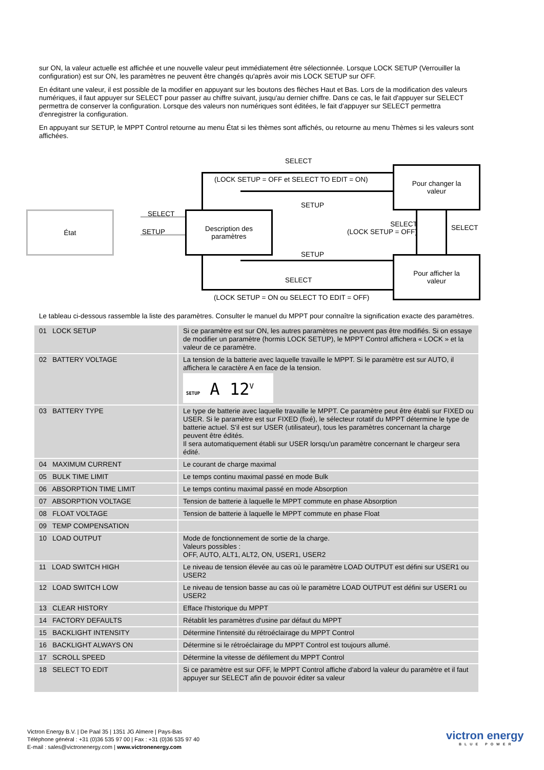sur ON, la valeur actuelle est affichée et une nouvelle valeur peut immédiatement être sélectionnée. Lorsque LOCK SETUP (Verrouiller la configuration) est sur ON, les paramètres ne peuvent être changés qu'après avoir mis LOCK SETUP sur OFF.
En éditant une valeur, il est possible de la modifier en appuyant sur les boutons des flèches Haut et Bas. Lors de la modification des valeurs numériques, il faut appuyer sur SELECT pour passer au chiffre suivant, jusqu'au dernier chiffre. Dans ce cas, le fait d'appuyer sur SELECT permettra de conserver la configuration. Lorsque des valeurs non numériques sont éditées, le fait d'appuyer sur SELECT permettra d'enregistrer la configuration.
En appuyant sur SETUP, le MPPT Control retourne au menu État si les thèmes sont affichés, ou retourne au menu Thèmes si les valeurs sont affichées.
État
Description des
paramètres
Pour changer la
valeur
Pour afficher la
valeur
SELECT
(LOCK SETUP = OFF et SELECT TO EDIT = ON)
SETUP
SELECT
SETUP
SELECT
(LOCK SETUP = OFF)
SELECT
SETUP
SELECT
(LOCK SETUP = ON ou SELECT TO EDIT = OFF)
Le tableau ci-dessous rassemble la liste des paramètres. Consulter le manuel du MPPT pour connaître la signification exacte des paramètres.
| 01 LOCK SETUP | Si ce paramètre est sur ON, les autres paramètres ne peuvent pas être modifiés. Si on essaye de modifier un paramètre (hormis LOCK SETUP), le MPPT Control affichera « LOCK » et la valeur de ce paramètre. |
| 02 BATTERY VOLTAGE | La tension de la batterie avec laquelle travaille le MPPT. Si le paramètre est sur AUTO, il affichera le caractère A en face de la tension. SETUP A 12<sup>V</sup> |
| 03 BATTERY TYPE | Le type de batterie avec laquelle travaille le MPPT. Ce paramètre peut être établi sur FIXED ou USER. Si le paramètre est sur FIXED (fixé), le sélecteur rotatif du MPPT détermine le type de batterie actuel. S'il est sur USER (utilisateur), tous les paramètres concernant la charge peuvent être édités. Il sera automatiquement établi sur USER lorsqu'un paramètre concernant le chargeur sera édité. |
| 04 MAXIMUM CURRENT | Le courant de charge maximal |
| 05 BULK TIME LIMIT | Le temps continu maximal passé en mode Bulk |
| 06 ABSORPTION TIME LIMIT | Le temps continu maximal passé en mode Absorption |
| 07 ABSORPTION VOLTAGE | Tension de batterie à laquelle le MPPT commute en phase Absorption |
| 08 FLOAT VOLTAGE | Tension de batterie à laquelle le MPPT commute en phase Float |
| 09 TEMP COMPENSATION | |
| 10 LOAD OUTPUT | Mode de fonctionnement de sortie de la charge. Valeurs possibles : OFF, AUTO, ALT1, ALT2, ON, USER1, USER2 |
| 11 LOAD SWITCH HIGH | Le niveau de tension élevée au cas où le paramètre LOAD OUTPUT est défini sur USER1 ou USER2 |
| 12 LOAD SWITCH LOW | Le niveau de tension basse au cas où le paramètre LOAD OUTPUT est défini sur USER1 ou USER2 |
| 13 CLEAR HISTORY | Efface l'historique du MPPT |
| 14 FACTORY DEFAULTS | Rétablit les paramètres d'usine par défaut du MPPT |
| 15 BACKLIGHT INTENSITY | Détermine l'intensité du rétroéclairage du MPPT Control |
| 16 BACKLIGHT ALWAYS ON | Détermine si le rétroéclairage du MPPT Control est toujours allumé. |
| 17 SCROLL SPEED | Détermine la vitesse de défilement du MPPT Control |
| 18 SELECT TO EDIT | Si ce paramètre est sur OFF, le MPPT Control affiche d'abord la valeur du paramètre et il faut appuyer sur SELECT afin de pouvoir éditer sa valeur |
Victron Energy B.V. | De Paal 35 | 1351 JG Almere | Pays-Bas
Téléphone général : +31 (0)36 535 97 00 | Fax : +31 (0)36 535 97 40
E-mail : sales@victronenergy.com | www.victronenergy.com
victron energy
BLUE POWER